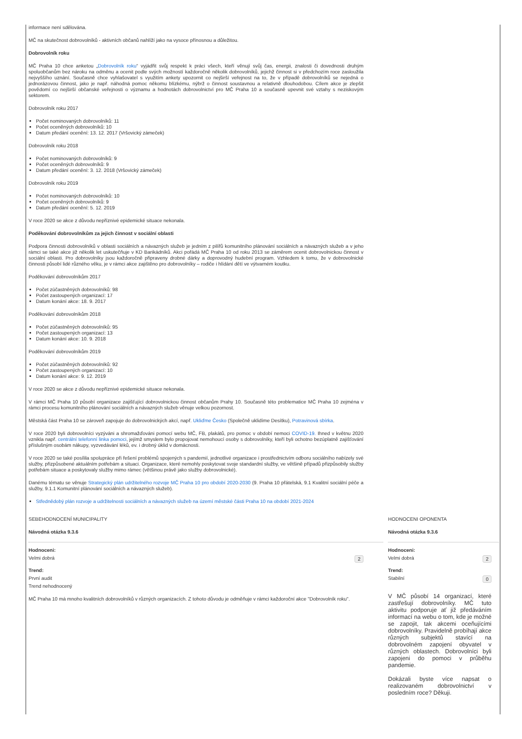informace není sdělována.
MČ na skutečnost dobrovolníků - aktivních občanů nahlíží jako na vysoce přínosnou a důležitou.
Dobrovolník roku
MČ Praha 10 chce anketou „Dobrovolník roku“ vyjádřit svůj respekt k práci všech, kteří věnují svůj čas, energii, znalosti či dovednosti druhým spoluobčanům bez nároku na odměnu a ocenit podle svých možností každoročně několik dobrovolníků, jejichž činnost si v předchozím roce zasloužila nejvyššího uznání. Současně chce vyhlašovatel s využitím ankety upozornit co nejširší veřejnost na to, že v případě dobrovolníků se nejedná o jednorázovou činnost, jako je např. náhodná pomoc někomu blízkému, nýbrž o činnost soustavnou a relativně dlouhodobou. Cílem akce je zlepšit povědomí co nejširší občanské veřejnosti o významu a hodnotách dobrovolnictví pro MČ Praha 10 a současně upevnit své vztahy s neziskovým sektorem.
Dobrovolník roku 2017
Počet nominovaných dobrovolníků: 11
Počet oceněných dobrovolníků: 10
Datum předání ocenění: 13. 12. 2017 (Vršovický zámeček)
Dobrovolník roku 2018
Počet nominovaných dobrovolníků: 9
Počet oceněných dobrovolníků: 9
Datum předání ocenění: 3. 12. 2018 (Vršovický zámeček)
Dobrovolník roku 2019
Počet nominovaných dobrovolníků: 10
Počet oceněných dobrovolníků: 9
Datum předání ocenění: 5. 12. 2019
V roce 2020 se akce z důvodu nepříznivé epidemické situace nekonala.
Poděkování dobrovolníkům za jejich činnost v sociální oblasti
Podpora činnosti dobrovolníků v oblasti sociálních a návazných služeb je jedním z pilířů komunitního plánování sociálních a návazných služeb a v jeho rámci se také akce již několik let uskutečňuje v KD Barikádníků. Akci pořádá MČ Praha 10 od roku 2013 se záměrem ocenit dobrovolnickou činnost v sociální oblasti. Pro dobrovolníky jsou každoročně připraveny drobné dárky a doprovodný hudební program. Vzhledem k tomu, že v dobrovolnické činnosti působí lidé různého věku, je v rámci akce zajištěno pro dobrovolníky – rodiče i hlídání dětí ve výtvarném koutku.
Poděkování dobrovolníkům 2017
Počet zúčastněných dobrovolníků: 98
Počet zastoupených organizací: 17
Datum konání akce: 18. 9. 2017
Poděkování dobrovolníkům 2018
Počet zúčastněných dobrovolníků: 95
Počet zastoupených organizací: 13
Datum konání akce: 10. 9. 2018
Poděkování dobrovolníkům 2019
Počet zúčastněných dobrovolníků: 92
Počet zastoupených organizací: 10
Datum konání akce: 9. 12. 2019
V roce 2020 se akce z důvodu nepříznivé epidemické situace nekonala.
V rámci MČ Praha 10 působí organizace zajišťující dobrovolnickou činnost občanům Prahy 10. Současně této problematice MČ Praha 10 zejména v rámci procesu komunitního plánování sociálních a návazných služeb věnuje velkou pozornost.
Městská část Praha 10 se zároveň zapojuje do dobrovolnických akcí, např. Ukliďme Česko (Společně uklidíme Desítku), Potravinová sbírka.
V roce 2020 byli dobrovolníci vyzýváni a shromažďováni pomocí webu MČ, FB, plakátů, pro pomoc v období nemoci COVID-19. Ihned v květnu 2020 vznikla např. centrální telefonní linka pomoci, jejímž smyslem bylo propojovat nemohoucí osoby s dobrovolníky, kteří byli ochotno bezúplatně zajišťování příslušným osobám nákupy, vyzvedávání léků, ev. i drobný úklid v domácnosti.
V roce 2020 se také posílila spolupráce při řešení problémů spojených s pandemií, jednotlivé organizace i prostřednictvím odboru sociálního nabízely své služby, přizpůsobené aktuálním potřebám a situaci. Organizace, které nemohly poskytovat svoje standardní služby, ve většině případů přizpůsobily služby potřebám situace a poskytovaly služby mimo rámec (většinou právě jako služby dobrovolnické).
Danému tématu se věnuje Strategický plán udržitelného rozvoje MČ Praha 10 pro období 2020-2030 (9. Praha 10 přátelská, 9.1 Kvalitní sociální péče a služby, 9.1.1 Komunitní plánování sociálních a návazných služeb).
Střednědobý plán rozvoje a udržitelnosti sociálních a návazných služeb na území městské části Praha 10 na období 2021-2024
SEBEHODNOCENÍ MUNICIPALITY
Návodná otázka 9.3.6
Hodnoceni:
Velmi dobrá 2
Trend:
První audit
Trend nehodnocený
MČ Praha 10 má mnoho kvalitních dobrovolníků v různých organizacích. Z tohoto důvodu je odměňuje v rámci každoroční akce "Dobrovolník roku".
HODNOCENI OPONENTA
Návodná otázka 9.3.6
Hodnoceni:
Velmi dobrá 2
Trend:
Stabilní 0
V MČ působí 14 organizací, které zastřešují dobrovolníky. MČ tuto aktivitu podporuje ať již předáváním informací na webu o tom, kde je možné se zapojit, tak akcemi oceňujícími dobrovolníky. Pravidelně probíhají akce různých subjektů stavící na dobrovolném zapojení obyvatel v různých oblastech. Dobrovolníci byli zapojeni do pomoci v průběhu pandemie.
Dokázali byste více napsat o realizovaném dobrovolnictví v posledním roce? Děkuji.